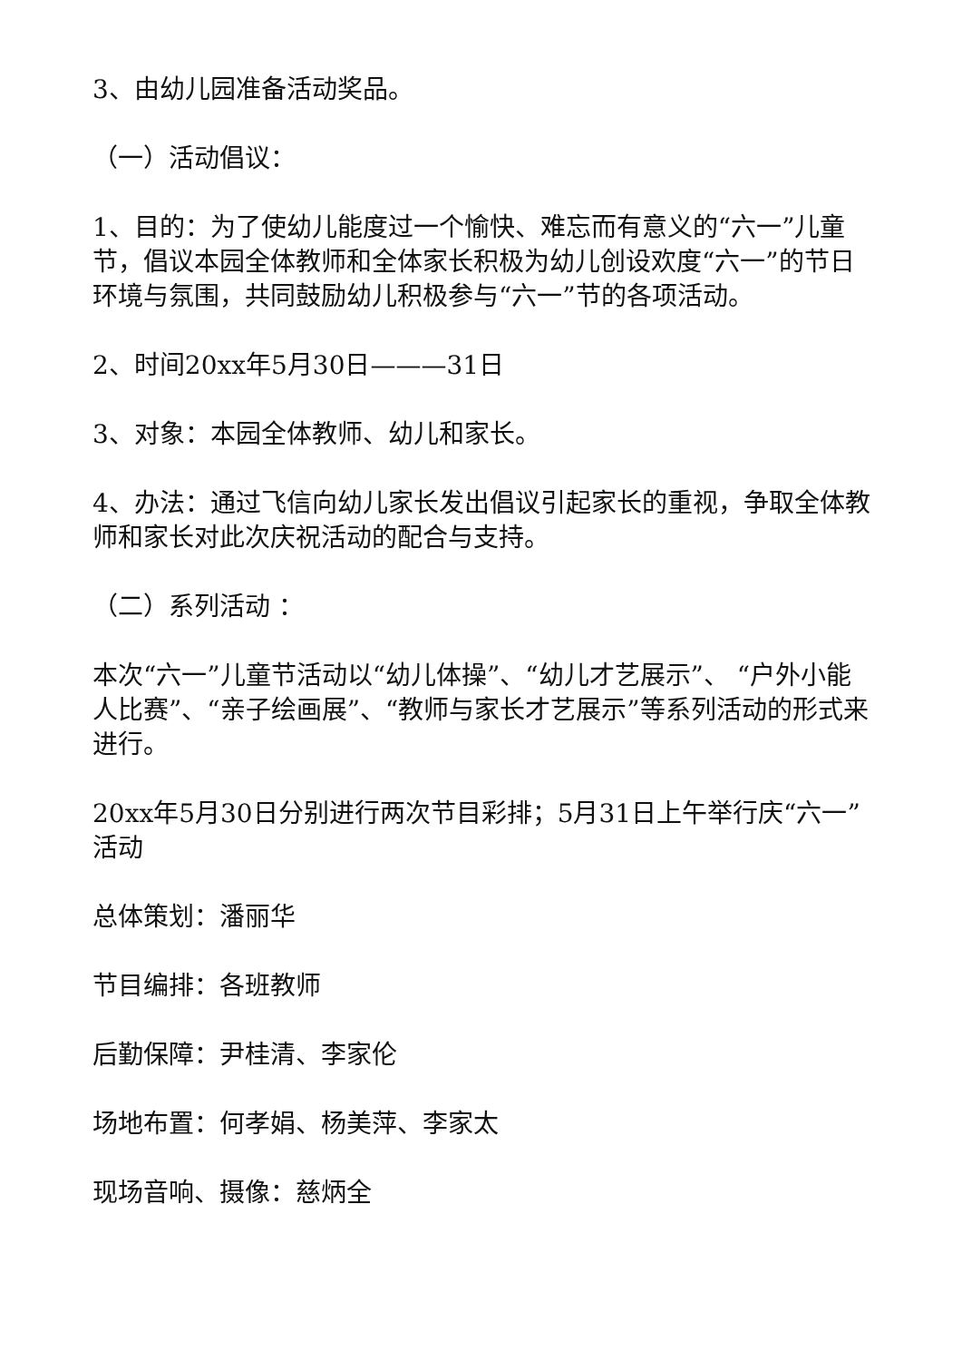3、由幼儿园准备活动奖品。
（一）活动倡议：
1、目的：为了使幼儿能度过一个愉快、难忘而有意义的“六一”儿童节，倡议本园全体教师和全体家长积极为幼儿创设欢度“六一”的节日环境与氛围，共同鼓励幼儿积极参与“六一”节的各项活动。
2、时间20xx年5月30日———31日
3、对象：本园全体教师、幼儿和家长。
4、办法：通过飞信向幼儿家长发出倡议引起家长的重视，争取全体教师和家长对此次庆祝活动的配合与支持。
（二）系列活动 ：
本次“六一”儿童节活动以“幼儿体操”、“幼儿才艺展示”、 “户外小能人比赛”、“亲子绘画展”、“教师与家长才艺展示”等系列活动的形式来进行。
20xx年5月30日分别进行两次节目彩排；5月31日上午举行庆“六一”活动
总体策划：潘丽华
节目编排：各班教师
后勤保障：尹桂清、李家伦
场地布置：何孝娟、杨美萍、李家太
现场音响、摄像：慈炳全